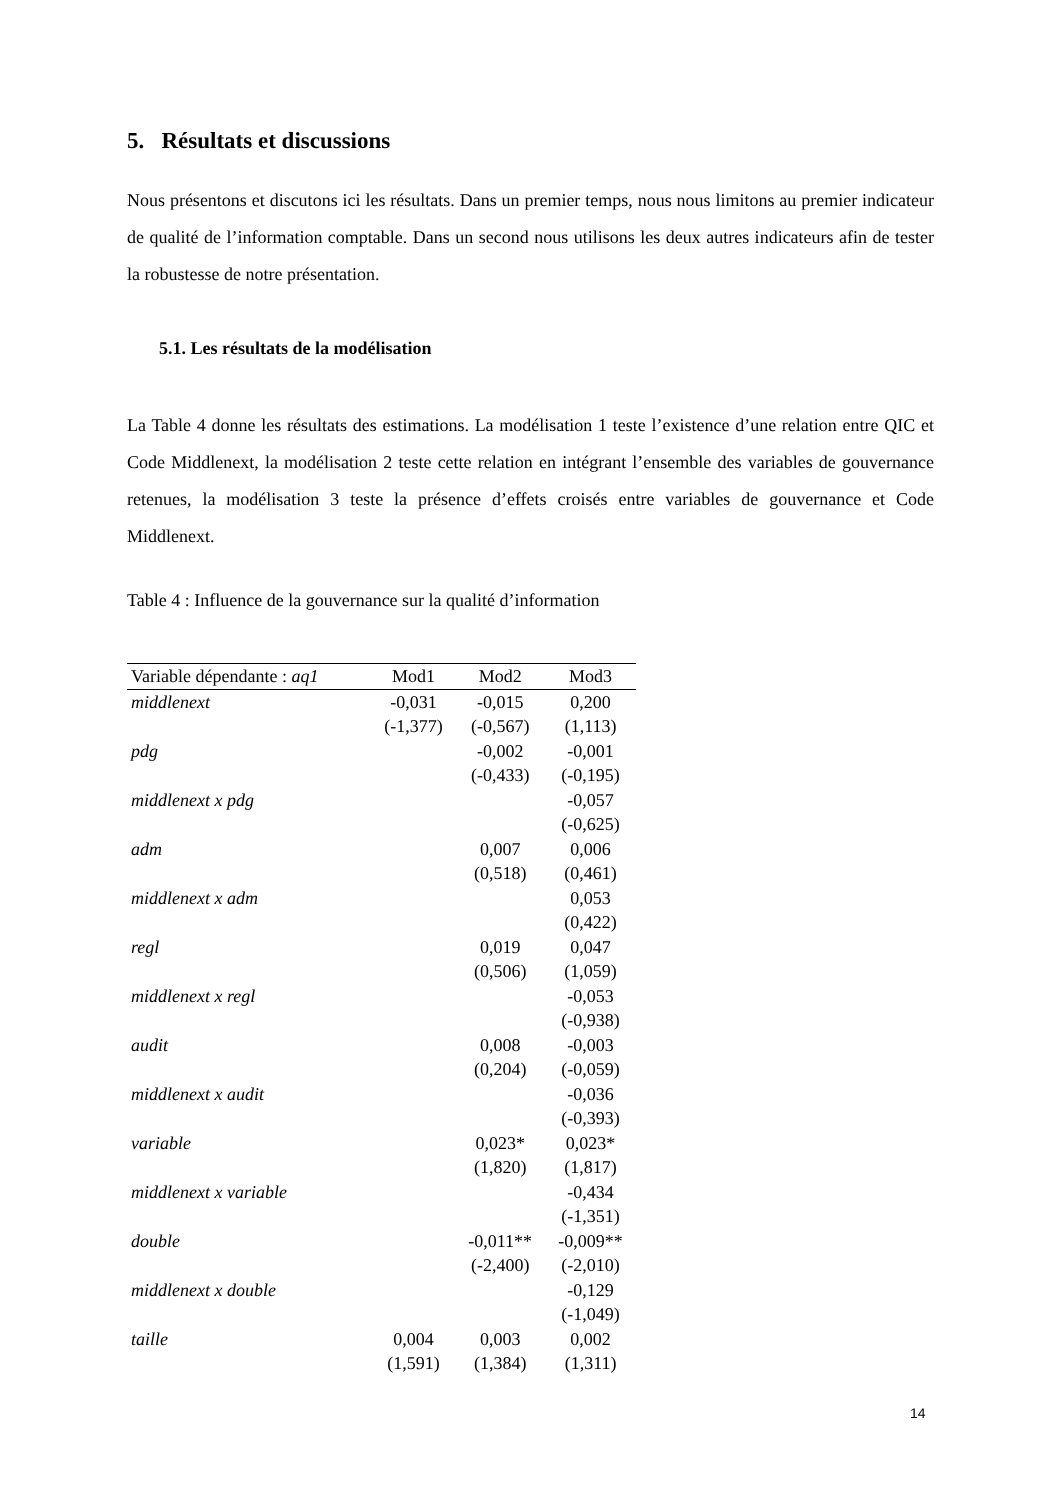5. Résultats et discussions
Nous présentons et discutons ici les résultats. Dans un premier temps, nous nous limitons au premier indicateur de qualité de l’information comptable. Dans un second nous utilisons les deux autres indicateurs afin de tester la robustesse de notre présentation.
5.1. Les résultats de la modélisation
La Table 4 donne les résultats des estimations. La modélisation 1 teste l’existence d’une relation entre QIC et Code Middlenext, la modélisation 2 teste cette relation en intégrant l’ensemble des variables de gouvernance retenues, la modélisation 3 teste la présence d’effets croisés entre variables de gouvernance et Code Middlenext.
Table 4 : Influence de la gouvernance sur la qualité d’information
| Variable dépendante : aq1 | Mod1 | Mod2 | Mod3 |
| --- | --- | --- | --- |
| middlenext | -0,031 | -0,015 | 0,200 |
| | (-1,377) | (-0,567) | (1,113) |
| pdg | | -0,002 | -0,001 |
| | | (-0,433) | (-0,195) |
| middlenext x pdg | | | -0,057 |
| | | | (-0,625) |
| adm | | 0,007 | 0,006 |
| | | (0,518) | (0,461) |
| middlenext x adm | | | 0,053 |
| | | | (0,422) |
| regl | | 0,019 | 0,047 |
| | | (0,506) | (1,059) |
| middlenext x regl | | | -0,053 |
| | | | (-0,938) |
| audit | | 0,008 | -0,003 |
| | | (0,204) | (-0,059) |
| middlenext x audit | | | -0,036 |
| | | | (-0,393) |
| variable | | 0,023* | 0,023* |
| | | (1,820) | (1,817) |
| middlenext x variable | | | -0,434 |
| | | | (-1,351) |
| double | | -0,011** | -0,009** |
| | | (-2,400) | (-2,010) |
| middlenext x double | | | -0,129 |
| | | | (-1,049) |
| taille | 0,004 | 0,003 | 0,002 |
| | (1,591) | (1,384) | (1,311) |
14